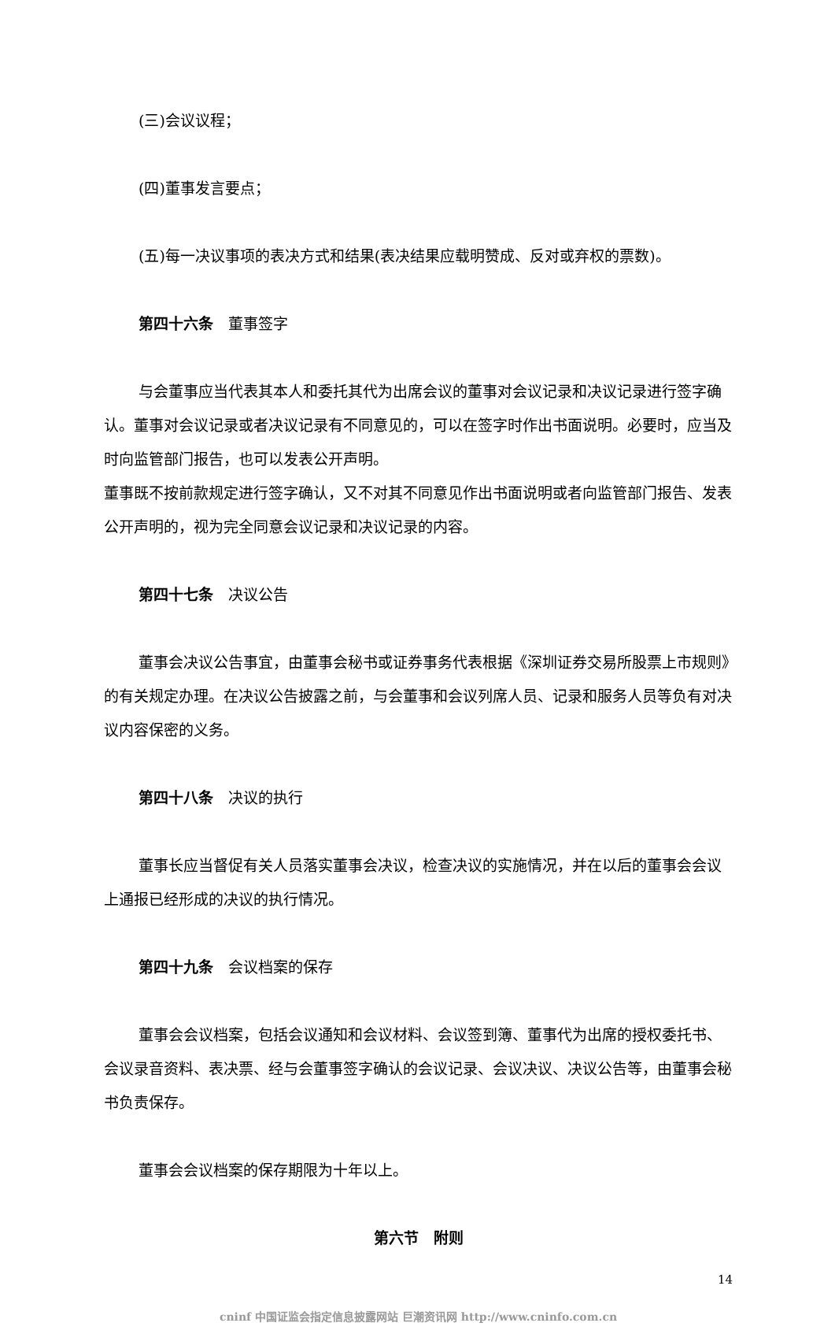(三)会议议程；
(四)董事发言要点；
(五)每一决议事项的表决方式和结果(表决结果应载明赞成、反对或弃权的票数)。
第四十六条　董事签字
与会董事应当代表其本人和委托其代为出席会议的董事对会议记录和决议记录进行签字确认。董事对会议记录或者决议记录有不同意见的，可以在签字时作出书面说明。必要时，应当及时向监管部门报告，也可以发表公开声明。
董事既不按前款规定进行签字确认，又不对其不同意见作出书面说明或者向监管部门报告、发表公开声明的，视为完全同意会议记录和决议记录的内容。
第四十七条　决议公告
董事会决议公告事宜，由董事会秘书或证券事务代表根据《深圳证券交易所股票上市规则》的有关规定办理。在决议公告披露之前，与会董事和会议列席人员、记录和服务人员等负有对决议内容保密的义务。
第四十八条　决议的执行
董事长应当督促有关人员落实董事会决议，检查决议的实施情况，并在以后的董事会会议上通报已经形成的决议的执行情况。
第四十九条　会议档案的保存
董事会会议档案，包括会议通知和会议材料、会议签到簿、董事代为出席的授权委托书、会议录音资料、表决票、经与会董事签字确认的会议记录、会议决议、决议公告等，由董事会秘书负责保存。
董事会会议档案的保存期限为十年以上。
第六节　附则
14
cninf 中国证监会指定信息披露网站 巨潮资讯网 http://www.cninfo.com.cn